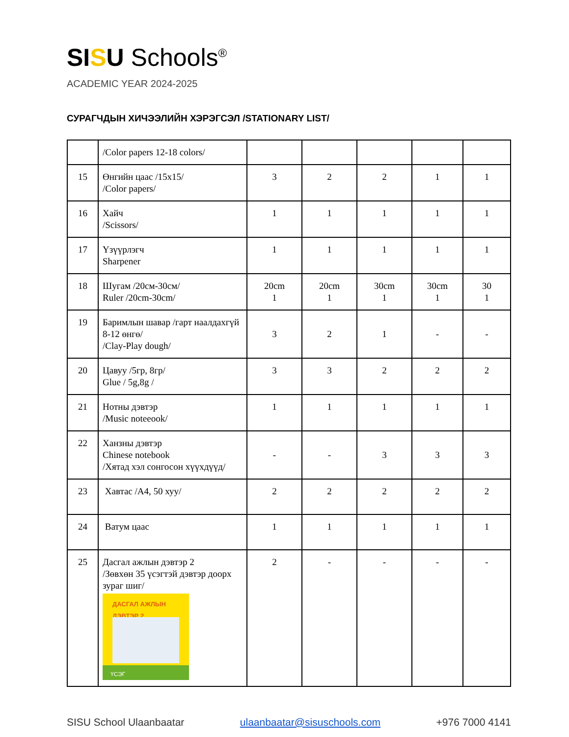SISU Schools<sup>®</sup>
ACADEMIC YEAR 2024-2025
СУРАГЧДЫН ХИЧЭЭЛИЙН ХЭРЭГСЭЛ /STATIONARY LIST/
| | /Color papers 12-18 colors/ | | | | | |
| 15 | Өнгийн цаас /15x15/ /Color papers/ | 3 | 2 | 2 | 1 | 1 |
| 16 | Хайч /Scissors/ | 1 | 1 | 1 | 1 | 1 |
| 17 | Үзүүрлэгч Sharpener | 1 | 1 | 1 | 1 | 1 |
| 18 | Шугам /20см-30см/ Ruler /20cm-30cm/ | 20cm 1 | 20cm 1 | 30cm 1 | 30cm 1 | 30 1 |
| 19 | Баримлын шавар /гарт наалдахгүй 8-12 өнгө/ /Clay-Play dough/ | 3 | 2 | 1 | - | - |
| 20 | Цавуу /5гр, 8гр/ Glue / 5g,8g / | 3 | 3 | 2 | 2 | 2 |
| 21 | Нотны дэвтэр /Music noteeook/ | 1 | 1 | 1 | 1 | 1 |
| 22 | Ханзны дэвтэр Chinese notebook /Хятад хэл сонгосон хүүхдүүд/ | - | - | 3 | 3 | 3 |
| 23 | Хавтас /A4, 50 хуу/ | 2 | 2 | 2 | 2 | 2 |
| 24 | Ватум цаас | 1 | 1 | 1 | 1 | 1 |
| 25 | Дасгал ажлын дэвтэр 2 /Зөвхөн 35 үсэгтэй дэвтэр доорх зураг шиг/ ДАСГАЛ АЖЛЫН ДЭВТЭР 2 ҮСЭГ | 2 | - | - | - | - |
SISU School Ulaanbaatar ulaanbaatar@sisuschools.com +976 7000 4141